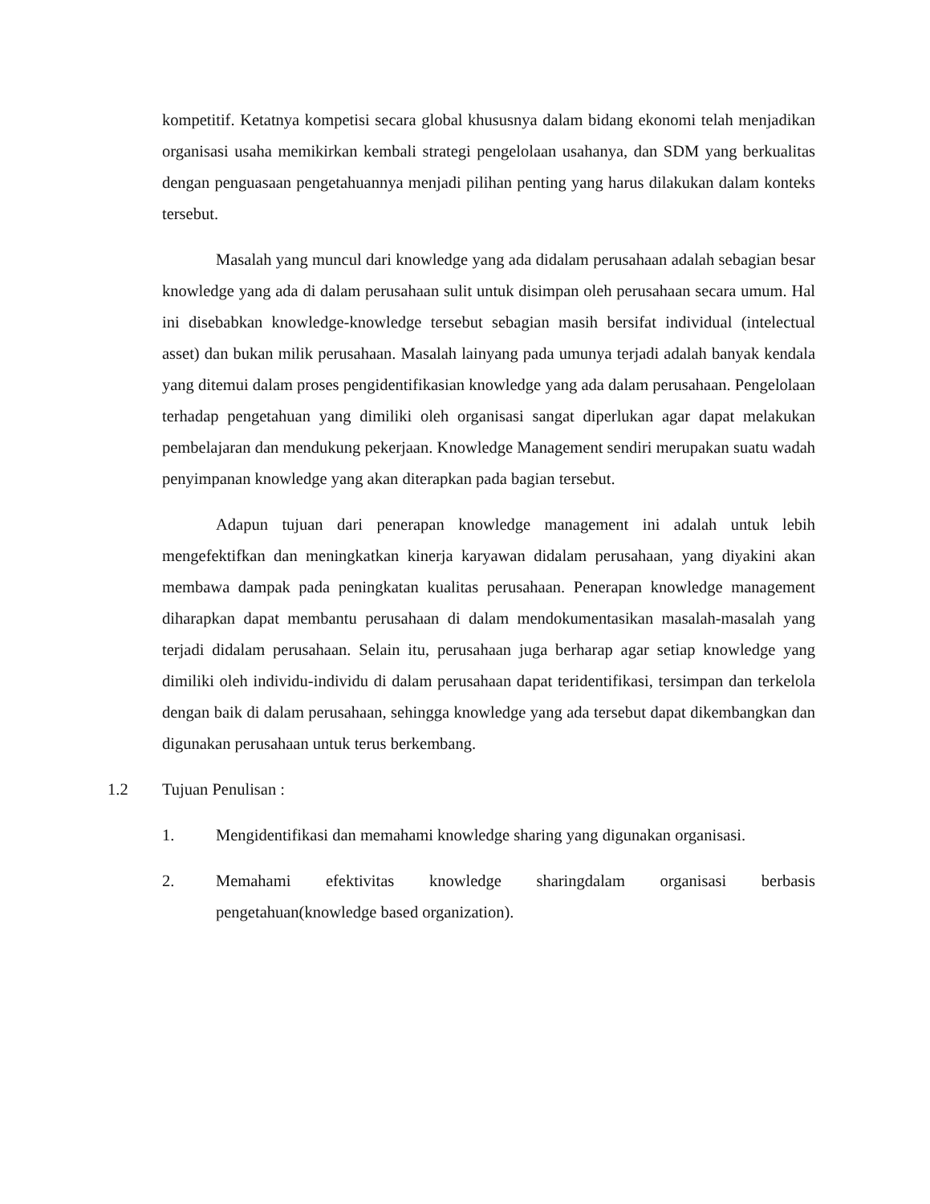kompetitif. Ketatnya kompetisi secara global khususnya dalam bidang ekonomi telah menjadikan organisasi usaha memikirkan kembali strategi pengelolaan usahanya, dan SDM yang berkualitas dengan penguasaan pengetahuannya menjadi pilihan penting yang harus dilakukan dalam konteks tersebut.
Masalah yang muncul dari knowledge yang ada didalam perusahaan adalah sebagian besar knowledge yang ada di dalam perusahaan sulit untuk disimpan oleh perusahaan secara umum. Hal ini disebabkan knowledge-knowledge tersebut sebagian masih bersifat individual (intelectual asset) dan bukan milik perusahaan. Masalah lainyang pada umunya terjadi adalah banyak kendala yang ditemui dalam proses pengidentifikasian knowledge yang ada dalam perusahaan. Pengelolaan terhadap pengetahuan yang dimiliki oleh organisasi sangat diperlukan agar dapat melakukan pembelajaran dan mendukung pekerjaan. Knowledge Management sendiri merupakan suatu wadah penyimpanan knowledge yang akan diterapkan pada bagian tersebut.
Adapun tujuan dari penerapan knowledge management ini adalah untuk lebih mengefektifkan dan meningkatkan kinerja karyawan didalam perusahaan, yang diyakini akan membawa dampak pada peningkatan kualitas perusahaan. Penerapan knowledge management diharapkan dapat membantu perusahaan di dalam mendokumentasikan masalah-masalah yang terjadi didalam perusahaan. Selain itu, perusahaan juga berharap agar setiap knowledge yang dimiliki oleh individu-individu di dalam perusahaan dapat teridentifikasi, tersimpan dan terkelola dengan baik di dalam perusahaan, sehingga knowledge yang ada tersebut dapat dikembangkan dan digunakan perusahaan untuk terus berkembang.
1.2 Tujuan Penulisan :
1. Mengidentifikasi dan memahami knowledge sharing yang digunakan organisasi.
2. Memahami efektivitas knowledge sharingdalam organisasi berbasis pengetahuan(knowledge based organization).